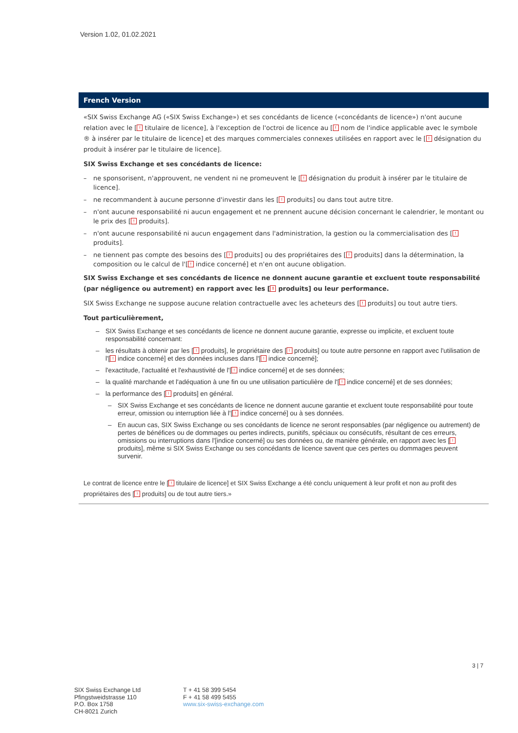Version 1.02, 01.02.2021
French Version
«SIX Swiss Exchange AG («SIX Swiss Exchange») et ses concédants de licence («concédants de licence») n'ont aucune relation avec le [! titulaire de licence], à l'exception de l'octroi de licence au [! nom de l'indice applicable avec le symbole ® à insérer par le titulaire de licence] et des marques commerciales connexes utilisées en rapport avec le [! désignation du produit à insérer par le titulaire de licence].
SIX Swiss Exchange et ses concédants de licence:
– ne sponsorisent, n'approuvent, ne vendent ni ne promeuvent le [! désignation du produit à insérer par le titulaire de licence].
– ne recommandent à aucune personne d'investir dans les [! produits] ou dans tout autre titre.
– n'ont aucune responsabilité ni aucun engagement et ne prennent aucune décision concernant le calendrier, le montant ou le prix des [! produits].
– n'ont aucune responsabilité ni aucun engagement dans l'administration, la gestion ou la commercialisation des [! produits].
– ne tiennent pas compte des besoins des [! produits] ou des propriétaires des [! produits] dans la détermination, la composition ou le calcul de l'[! indice concerné] et n'en ont aucune obligation.
SIX Swiss Exchange et ses concédants de licence ne donnent aucune garantie et excluent toute responsabilité (par négligence ou autrement) en rapport avec les [! produits] ou leur performance.
SIX Swiss Exchange ne suppose aucune relation contractuelle avec les acheteurs des [! produits] ou tout autre tiers.
Tout particulièrement,
– SIX Swiss Exchange et ses concédants de licence ne donnent aucune garantie, expresse ou implicite, et excluent toute responsabilité concernant:
– les résultats à obtenir par les [! produits], le propriétaire des [! produits] ou toute autre personne en rapport avec l'utilisation de l'[! indice concerné] et des données incluses dans l'[! indice concerné];
– l'exactitude, l'actualité et l'exhaustivité de l'[! indice concerné] et de ses données;
– la qualité marchande et l'adéquation à une fin ou une utilisation particulière de l'[! indice concerné] et de ses données;
– la performance des [! produits] en général.
– SIX Swiss Exchange et ses concédants de licence ne donnent aucune garantie et excluent toute responsabilité pour toute erreur, omission ou interruption liée à l'[! indice concerné] ou à ses données.
– En aucun cas, SIX Swiss Exchange ou ses concédants de licence ne seront responsables (par négligence ou autrement) de pertes de bénéfices ou de dommages ou pertes indirects, punitifs, spéciaux ou consécutifs, résultant de ces erreurs, omissions ou interruptions dans l'[indice concerné] ou ses données ou, de manière générale, en rapport avec les [! produits], même si SIX Swiss Exchange ou ses concédants de licence savent que ces pertes ou dommages peuvent survenir.
Le contrat de licence entre le [! titulaire de licence] et SIX Swiss Exchange a été conclu uniquement à leur profit et non au profit des propriétaires des [! produits] ou de tout autre tiers.»
3 | 7
SIX Swiss Exchange Ltd
Pfingstweidstrasse 110
P.O. Box 1758
CH-8021 Zurich
T + 41 58 399 5454
F + 41 58 499 5455
www.six-swiss-exchange.com